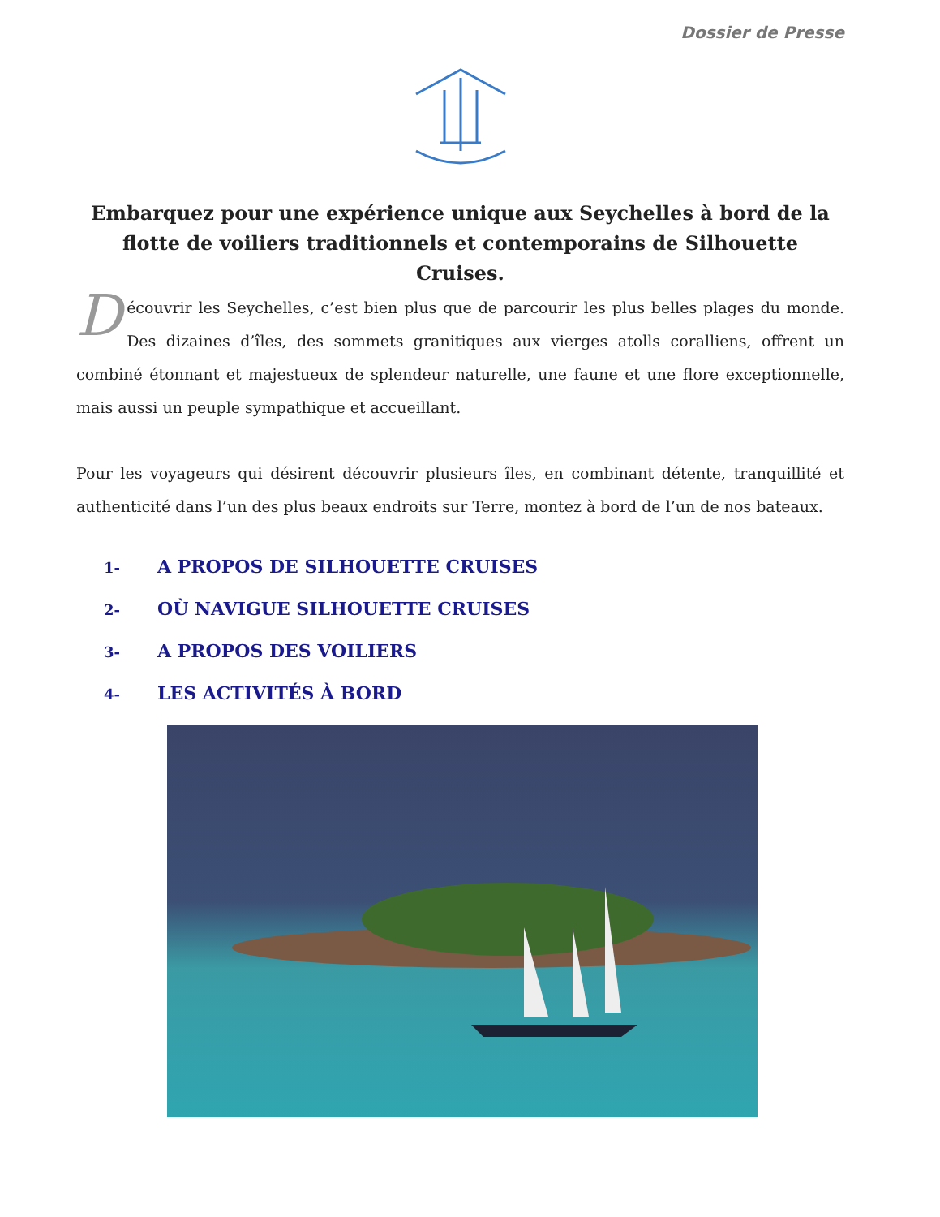Dossier de Presse
Embarquez pour une expérience unique aux Seychelles à bord de la flotte de voiliers traditionnels et contemporains de Silhouette Cruises.
Découvrir les Seychelles, c’est bien plus que de parcourir les plus belles plages du monde. Des dizaines d’îles, des sommets granitiques aux vierges atolls coralliens, offrent un combiné étonnant et majestueux de splendeur naturelle, une faune et une flore exceptionnelle, mais aussi un peuple sympathique et accueillant.
Pour les voyageurs qui désirent découvrir plusieurs îles, en combinant détente, tranquillité et authenticité dans l’un des plus beaux endroits sur Terre, montez à bord de l’un de nos bateaux.
1- A PROPOS DE SILHOUETTE CRUISES
2- OÙ NAVIGUE SILHOUETTE CRUISES
3- A PROPOS DES VOILIERS
4- LES ACTIVITÉS À BORD